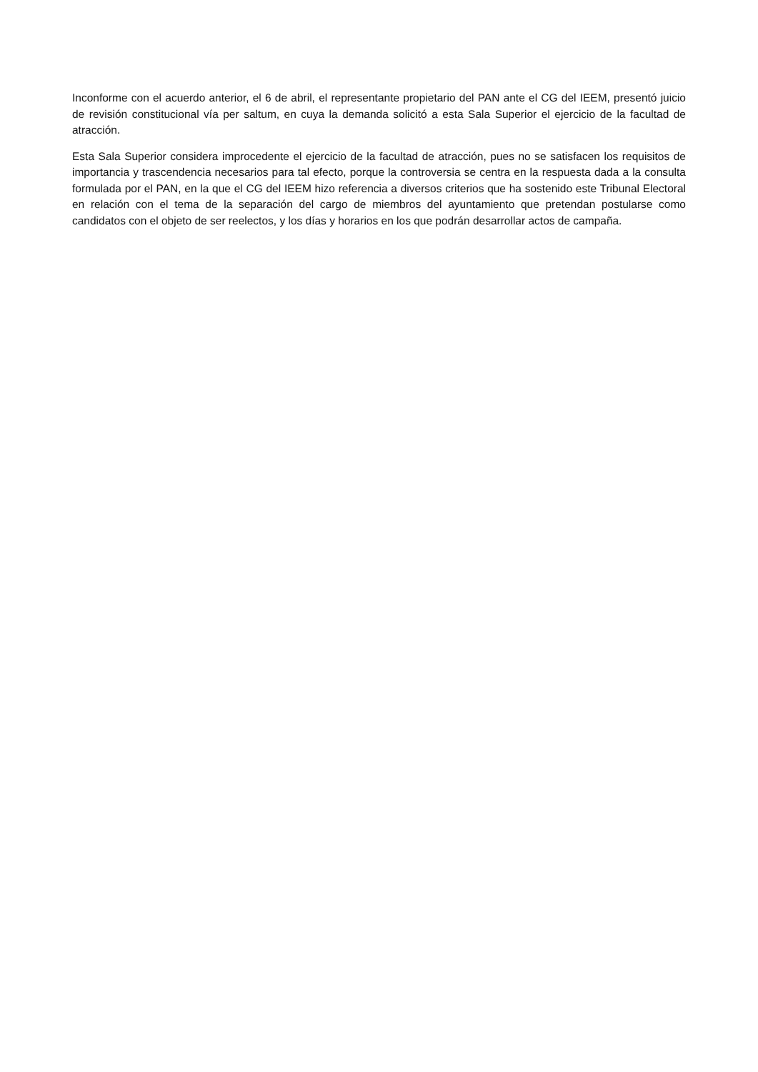Inconforme con el acuerdo anterior, el 6 de abril, el representante propietario del PAN ante el CG del IEEM, presentó juicio de revisión constitucional vía per saltum, en cuya la demanda solicitó a esta Sala Superior el ejercicio de la facultad de atracción.
Esta Sala Superior considera improcedente el ejercicio de la facultad de atracción, pues no se satisfacen los requisitos de importancia y trascendencia necesarios para tal efecto, porque la controversia se centra en la respuesta dada a la consulta formulada por el PAN, en la que el CG del IEEM hizo referencia a diversos criterios que ha sostenido este Tribunal Electoral en relación con el tema de la separación del cargo de miembros del ayuntamiento que pretendan postularse como candidatos con el objeto de ser reelectos, y los días y horarios en los que podrán desarrollar actos de campaña.